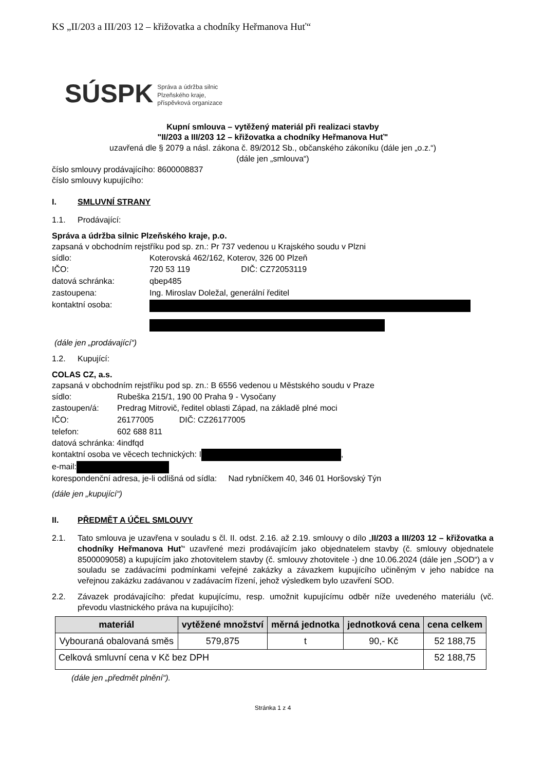KS „II/203 a III/203 12 – křižovatka a chodníky Heřmanova Huť“
SÚSPK Správa a údržba silnic
Plzeňského kraje,
příspěvková organizace
Kupní smlouva – vytěžený materiál při realizaci stavby
"II/203 a III/203 12 – křižovatka a chodníky Heřmanova Huť"
uzavřená dle § 2079 a násl. zákona č. 89/2012 Sb., občanského zákoníku (dále jen „o.z.“)
(dále jen „smlouva“)
číslo smlouvy prodávajícího: 8600008837
číslo smlouvy kupujícího:
I. SMLUVNÍ STRANY
1.1. Prodávající:
Správa a údržba silnic Plzeňského kraje, p.o.
zapsaná v obchodním rejstříku pod sp. zn.: Pr 737 vedenou u Krajského soudu v Plzni
| sídlo: | Koterovská 462/162, Koterov, 326 00 Plzeň |
| IČO: | 720 53 119 DIČ: CZ72053119 |
| datová schránka: | qbep485 |
| zastoupena: | Ing. Miroslav Doležal, generální ředitel |
| kontaktní osoba: | |
(dále jen „prodávající“)
1.2. Kupující:
COLAS CZ, a.s.
zapsaná v obchodním rejstříku pod sp. zn.: B 6556 vedenou u Městského soudu v Praze
| sídlo: | Rubeška 215/1, 190 00 Praha 9 - Vysočany |
| zastoupen/á: | Predrag Mitrovič, ředitel oblasti Západ, na základě plné moci |
| IČO: | 26177005 DIČ: CZ26177005 |
| telefon: | 602 688 811 |
datová schránka: 4indfqd
kontaktní osoba ve věcech technických: I ,
e-mail:
korespondenční adresa, je-li odlišná od sídla: Nad rybníčkem 40, 346 01 Horšovský Týn
(dále jen „kupující“)
II. PŘEDMĚT A ÚČEL SMLOUVY
2.1. Tato smlouva je uzavřena v souladu s čl. II. odst. 2.16. až 2.19. smlouvy o dílo „II/203 a III/203 12 – křižovatka a chodníky Heřmanova Huť“ uzavřené mezi prodávajícím jako objednatelem stavby (č. smlouvy objednatele 8500009058) a kupujícím jako zhotovitelem stavby (č. smlouvy zhotovitele -) dne 10.06.2024 (dále jen „SOD“) a v souladu se zadávacími podmínkami veřejné zakázky a závazkem kupujícího učiněným v jeho nabídce na veřejnou zakázku zadávanou v zadávacím řízení, jehož výsledkem bylo uzavření SOD.
2.2. Závazek prodávajícího: předat kupujícímu, resp. umožnit kupujícímu odběr níže uvedeného materiálu (vč. převodu vlastnického práva na kupujícího):
| materiál | vytěžené množství | měrná jednotka | jednotková cena | cena celkem |
| --- | --- | --- | --- | --- |
| Vybouraná obalovaná směs | 579,875 | t | 90,- Kč | 52 188,75 |
| Celková smluvní cena v Kč bez DPH | | | | 52 188,75 |
(dále jen „předmět plnění“).
Stránka 1 z 4